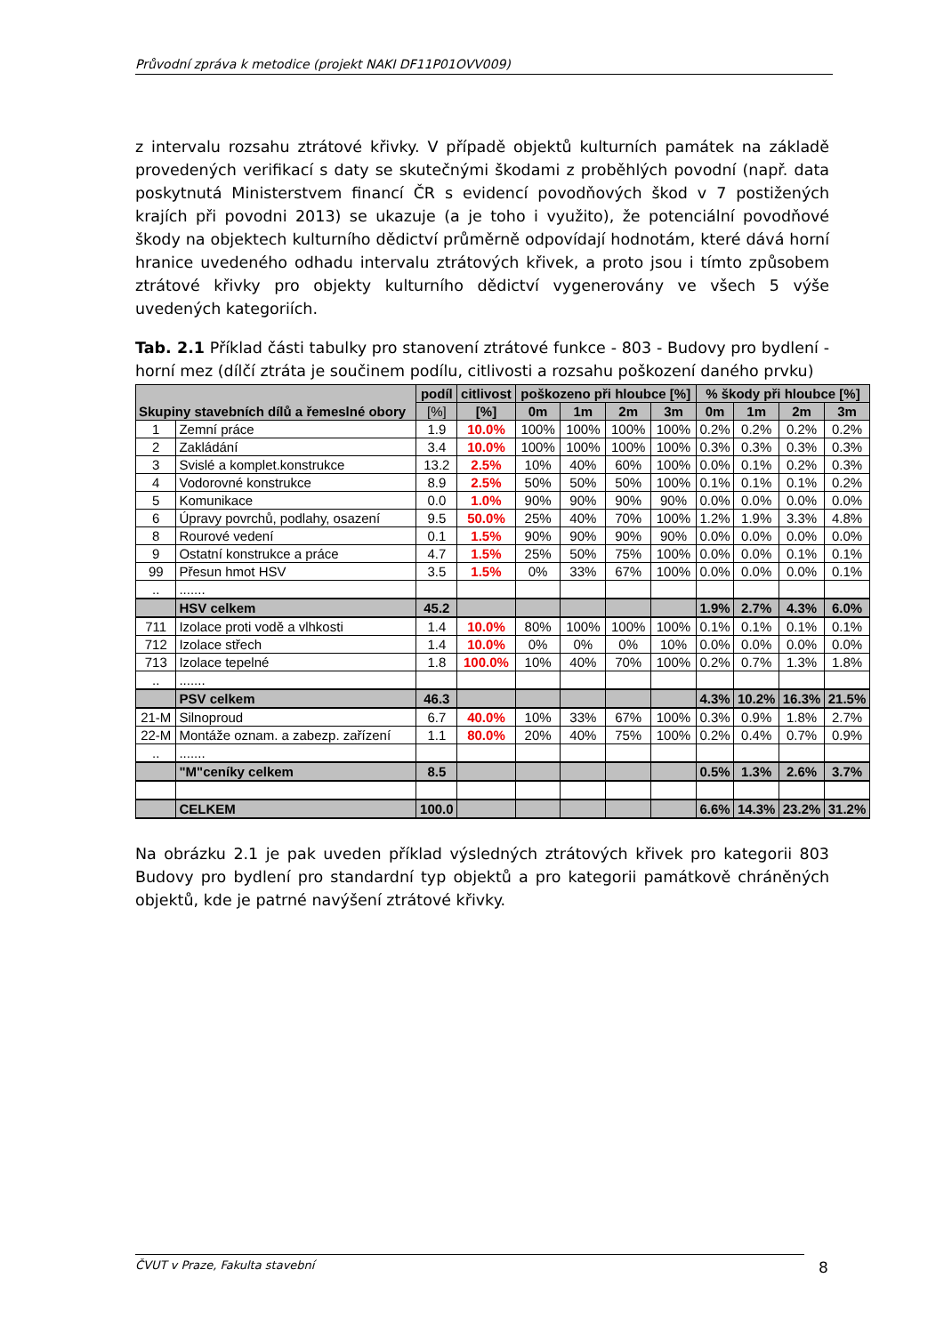Průvodní zpráva k metodice (projekt NAKI DF11P01OVV009)
z intervalu rozsahu ztrátové křivky. V případě objektů kulturních památek na základě provedených verifikací s daty se skutečnými škodami z proběhlých povodní (např. data poskytnutá Ministerstvem financí ČR s evidencí povodňových škod v 7 postižených krajích při povodni 2013) se ukazuje (a je toho i využito), že potenciální povodňové škody na objektech kulturního dědictví průměrně odpovídají hodnotám, které dává horní hranice uvedeného odhadu intervalu ztrátových křivek, a proto jsou i tímto způsobem ztrátové křivky pro objekty kulturního dědictví vygenerovány ve všech 5 výše uvedených kategoriích.
Tab. 2.1 Příklad části tabulky pro stanovení ztrátové funkce - 803 - Budovy pro bydlení - horní mez (dílčí ztráta je součinem podílu, citlivosti a rozsahu poškození daného prvku)
| Skupiny stavebních dílů a řemeslné obory | | podíl | citlivost | poškozeno při hloubce [%] | | | | % škody při hloubce [%] | | | |
| --- | --- | --- | --- | --- | --- | --- | --- | --- | --- | --- | --- |
| | | [%] | [%] | 0m | 1m | 2m | 3m | 0m | 1m | 2m | 3m |
| 1 | Zemní práce | 1.9 | 10.0% | 100% | 100% | 100% | 100% | 0.2% | 0.2% | 0.2% | 0.2% |
| 2 | Zakládání | 3.4 | 10.0% | 100% | 100% | 100% | 100% | 0.3% | 0.3% | 0.3% | 0.3% |
| 3 | Svislé a komplet.konstrukce | 13.2 | 2.5% | 10% | 40% | 60% | 100% | 0.0% | 0.1% | 0.2% | 0.3% |
| 4 | Vodorovné konstrukce | 8.9 | 2.5% | 50% | 50% | 50% | 100% | 0.1% | 0.1% | 0.1% | 0.2% |
| 5 | Komunikace | 0.0 | 1.0% | 90% | 90% | 90% | 90% | 0.0% | 0.0% | 0.0% | 0.0% |
| 6 | Úpravy povrchů, podlahy, osazení | 9.5 | 50.0% | 25% | 40% | 70% | 100% | 1.2% | 1.9% | 3.3% | 4.8% |
| 8 | Rourové vedení | 0.1 | 1.5% | 90% | 90% | 90% | 90% | 0.0% | 0.0% | 0.0% | 0.0% |
| 9 | Ostatní konstrukce a práce | 4.7 | 1.5% | 25% | 50% | 75% | 100% | 0.0% | 0.0% | 0.1% | 0.1% |
| 99 | Přesun hmot HSV | 3.5 | 1.5% | 0% | 33% | 67% | 100% | 0.0% | 0.0% | 0.0% | 0.1% |
| .. | ....... | | | | | | | | | | |
| | HSV celkem | 45.2 | | | | | | 1.9% | 2.7% | 4.3% | 6.0% |
| 711 | Izolace proti vodě a vlhkosti | 1.4 | 10.0% | 80% | 100% | 100% | 100% | 0.1% | 0.1% | 0.1% | 0.1% |
| 712 | Izolace střech | 1.4 | 10.0% | 0% | 0% | 0% | 10% | 0.0% | 0.0% | 0.0% | 0.0% |
| 713 | Izolace tepelné | 1.8 | 100.0% | 10% | 40% | 70% | 100% | 0.2% | 0.7% | 1.3% | 1.8% |
| .. | ....... | | | | | | | | | | |
| | PSV celkem | 46.3 | | | | | | 4.3% | 10.2% | 16.3% | 21.5% |
| 21-M | Silnoproud | 6.7 | 40.0% | 10% | 33% | 67% | 100% | 0.3% | 0.9% | 1.8% | 2.7% |
| 22-M | Montáže oznam. a zabezp. zařízení | 1.1 | 80.0% | 20% | 40% | 75% | 100% | 0.2% | 0.4% | 0.7% | 0.9% |
| .. | ....... | | | | | | | | | | |
| | "M"ceníky celkem | 8.5 | | | | | | 0.5% | 1.3% | 2.6% | 3.7% |
| | CELKEM | 100.0 | | | | | | 6.6% | 14.3% | 23.2% | 31.2% |
Na obrázku 2.1 je pak uveden příklad výsledných ztrátových křivek pro kategorii 803 Budovy pro bydlení pro standardní typ objektů a pro kategorii památkově chráněných objektů, kde je patrné navýšení ztrátové křivky.
ČVUT v Praze, Fakulta stavební 8